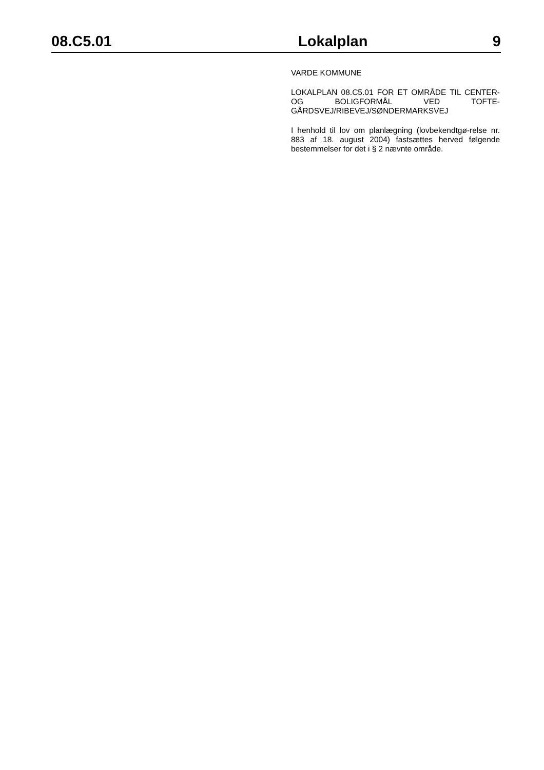08.C5.01 Lokalplan 9
VARDE KOMMUNE
LOKALPLAN 08.C5.01 FOR ET OMRÅDE TIL CENTER- OG BOLIGFORMÅL VED TOFTE-GÅRDSVEJ/RIBEVEJ/SØNDERMARKSVEJ
I henhold til lov om planlægning (lovbekendtgø-relse nr. 883 af 18. august 2004) fastsættes herved følgende bestemmelser for det i § 2 nævnte område.